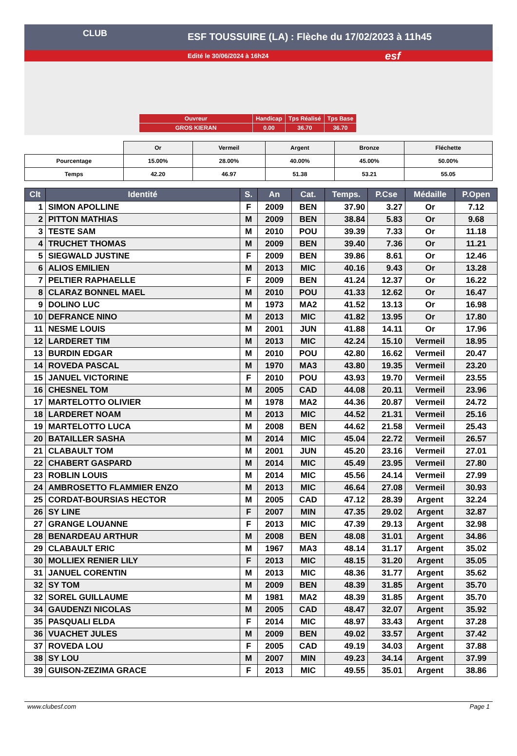ESF TOUSSUIRE (LA) : Flèche du 17/02/2023 à 11h45
Edité le 30/06/2024 à 16h24
CLUB
esf
| Ouvreur | Handicap | Tps Réalisé | Tps Base |
| GROS KIERAN | 0.00 | 36.70 | 36.70 |
| | Or | Vermeil | Argent | Bronze | Fléchette |
| Pourcentage | 15.00% | 28.00% | 40.00% | 45.00% | 50.00% |
| Temps | 42.20 | 46.97 | 51.38 | 53.21 | 55.05 |
| Clt | Identité | S. | An | Cat. | Temps. | P.Cse | Médaille | P.Open |
| --- | --- | --- | --- | --- | --- | --- | --- | --- |
| 1 | SIMON APOLLINE | F | 2009 | BEN | 37.90 | 3.27 | Or | 7.12 |
| 2 | PITTON MATHIAS | M | 2009 | BEN | 38.84 | 5.83 | Or | 9.68 |
| 3 | TESTE SAM | M | 2010 | POU | 39.39 | 7.33 | Or | 11.18 |
| 4 | TRUCHET THOMAS | M | 2009 | BEN | 39.40 | 7.36 | Or | 11.21 |
| 5 | SIEGWALD JUSTINE | F | 2009 | BEN | 39.86 | 8.61 | Or | 12.46 |
| 6 | ALIOS EMILIEN | M | 2013 | MIC | 40.16 | 9.43 | Or | 13.28 |
| 7 | PELTIER RAPHAELLE | F | 2009 | BEN | 41.24 | 12.37 | Or | 16.22 |
| 8 | CLARAZ BONNEL MAEL | M | 2010 | POU | 41.33 | 12.62 | Or | 16.47 |
| 9 | DOLINO LUC | M | 1973 | MA2 | 41.52 | 13.13 | Or | 16.98 |
| 10 | DEFRANCE NINO | M | 2013 | MIC | 41.82 | 13.95 | Or | 17.80 |
| 11 | NESME LOUIS | M | 2001 | JUN | 41.88 | 14.11 | Or | 17.96 |
| 12 | LARDERET TIM | M | 2013 | MIC | 42.24 | 15.10 | Vermeil | 18.95 |
| 13 | BURDIN EDGAR | M | 2010 | POU | 42.80 | 16.62 | Vermeil | 20.47 |
| 14 | ROVEDA PASCAL | M | 1970 | MA3 | 43.80 | 19.35 | Vermeil | 23.20 |
| 15 | JANUEL VICTORINE | F | 2010 | POU | 43.93 | 19.70 | Vermeil | 23.55 |
| 16 | CHESNEL TOM | M | 2005 | CAD | 44.08 | 20.11 | Vermeil | 23.96 |
| 17 | MARTELOTTO OLIVIER | M | 1978 | MA2 | 44.36 | 20.87 | Vermeil | 24.72 |
| 18 | LARDERET NOAM | M | 2013 | MIC | 44.52 | 21.31 | Vermeil | 25.16 |
| 19 | MARTELOTTO LUCA | M | 2008 | BEN | 44.62 | 21.58 | Vermeil | 25.43 |
| 20 | BATAILLER SASHA | M | 2014 | MIC | 45.04 | 22.72 | Vermeil | 26.57 |
| 21 | CLABAULT TOM | M | 2001 | JUN | 45.20 | 23.16 | Vermeil | 27.01 |
| 22 | CHABERT GASPARD | M | 2014 | MIC | 45.49 | 23.95 | Vermeil | 27.80 |
| 23 | ROBLIN LOUIS | M | 2014 | MIC | 45.56 | 24.14 | Vermeil | 27.99 |
| 24 | AMBROSETTO FLAMMIER ENZO | M | 2013 | MIC | 46.64 | 27.08 | Vermeil | 30.93 |
| 25 | CORDAT-BOURSIAS HECTOR | M | 2005 | CAD | 47.12 | 28.39 | Argent | 32.24 |
| 26 | SY LINE | F | 2007 | MIN | 47.35 | 29.02 | Argent | 32.87 |
| 27 | GRANGE LOUANNE | F | 2013 | MIC | 47.39 | 29.13 | Argent | 32.98 |
| 28 | BENARDEAU ARTHUR | M | 2008 | BEN | 48.08 | 31.01 | Argent | 34.86 |
| 29 | CLABAULT ERIC | M | 1967 | MA3 | 48.14 | 31.17 | Argent | 35.02 |
| 30 | MOLLIEX RENIER LILY | F | 2013 | MIC | 48.15 | 31.20 | Argent | 35.05 |
| 31 | JANUEL CORENTIN | M | 2013 | MIC | 48.36 | 31.77 | Argent | 35.62 |
| 32 | SY TOM | M | 2009 | BEN | 48.39 | 31.85 | Argent | 35.70 |
| 32 | SOREL GUILLAUME | M | 1981 | MA2 | 48.39 | 31.85 | Argent | 35.70 |
| 34 | GAUDENZI NICOLAS | M | 2005 | CAD | 48.47 | 32.07 | Argent | 35.92 |
| 35 | PASQUALI ELDA | F | 2014 | MIC | 48.97 | 33.43 | Argent | 37.28 |
| 36 | VUACHET JULES | M | 2009 | BEN | 49.02 | 33.57 | Argent | 37.42 |
| 37 | ROVEDA LOU | F | 2005 | CAD | 49.19 | 34.03 | Argent | 37.88 |
| 38 | SY LOU | M | 2007 | MIN | 49.23 | 34.14 | Argent | 37.99 |
| 39 | GUISON-ZEZIMA GRACE | F | 2013 | MIC | 49.55 | 35.01 | Argent | 38.86 |
www.clubesf.com Page 1